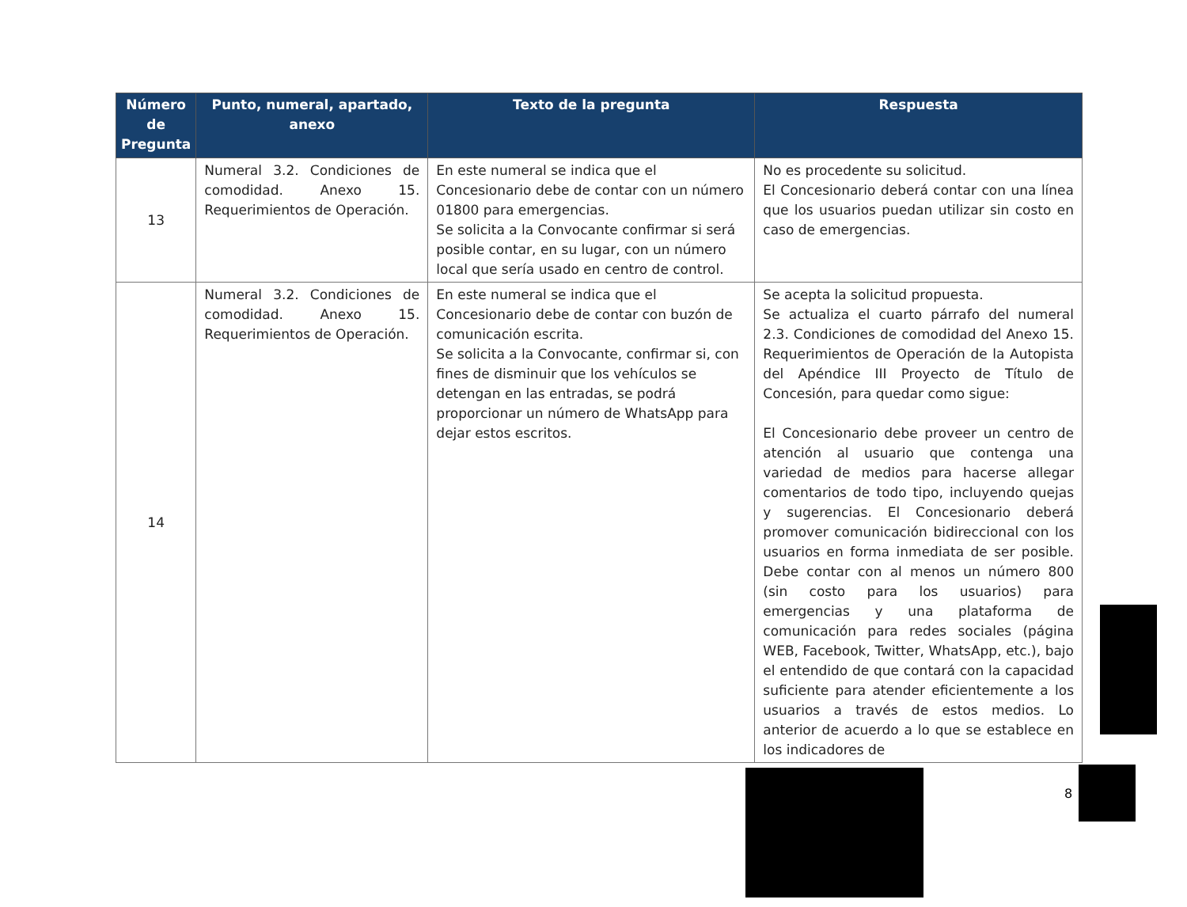| Número de Pregunta | Punto, numeral, apartado, anexo | Texto de la pregunta | Respuesta |
| --- | --- | --- | --- |
| 13 | Numeral 3.2. Condiciones de comodidad. Anexo 15. Requerimientos de Operación. | En este numeral se indica que el Concesionario debe de contar con un número 01800 para emergencias. Se solicita a la Convocante confirmar si será posible contar, en su lugar, con un número local que sería usado en centro de control. | No es procedente su solicitud. El Concesionario deberá contar con una línea que los usuarios puedan utilizar sin costo en caso de emergencias. |
| 14 | Numeral 3.2. Condiciones de comodidad. Anexo 15. Requerimientos de Operación. | En este numeral se indica que el Concesionario debe de contar con buzón de comunicación escrita. Se solicita a la Convocante, confirmar si, con fines de disminuir que los vehículos se detengan en las entradas, se podrá proporcionar un número de WhatsApp para dejar estos escritos. | Se acepta la solicitud propuesta. Se actualiza el cuarto párrafo del numeral 2.3. Condiciones de comodidad del Anexo 15. Requerimientos de Operación de la Autopista del Apéndice III Proyecto de Título de Concesión, para quedar como sigue: El Concesionario debe proveer un centro de atención al usuario que contenga una variedad de medios para hacerse allegar comentarios de todo tipo, incluyendo quejas y sugerencias. El Concesionario deberá promover comunicación bidireccional con los usuarios en forma inmediata de ser posible. Debe contar con al menos un número 800 (sin costo para los usuarios) para emergencias y una plataforma de comunicación para redes sociales (página WEB, Facebook, Twitter, WhatsApp, etc.), bajo el entendido de que contará con la capacidad suficiente para atender eficientemente a los usuarios a través de estos medios. Lo anterior de acuerdo a lo que se establece en los indicadores de |
8